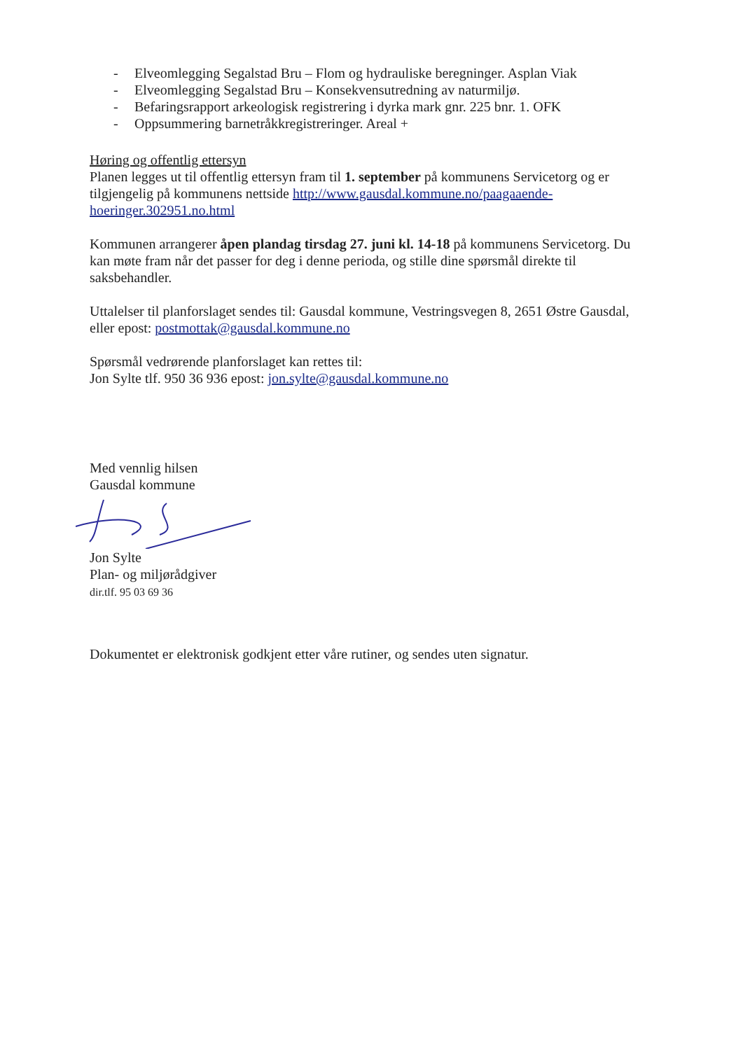- Elveomlegging Segalstad Bru – Flom og hydrauliske beregninger. Asplan Viak
- Elveomlegging Segalstad Bru – Konsekvensutredning av naturmiljø.
- Befaringsrapport arkeologisk registrering i dyrka mark gnr. 225 bnr. 1. OFK
- Oppsummering barnetråkkregistreringer. Areal +
Høring og offentlig ettersyn
Planen legges ut til offentlig ettersyn fram til 1. september på kommunens Servicetorg og er tilgjengelig på kommunens nettside http://www.gausdal.kommune.no/paagaaende-hoeringer.302951.no.html
Kommunen arrangerer åpen plandag tirsdag 27. juni kl. 14-18 på kommunens Servicetorg. Du kan møte fram når det passer for deg i denne perioda, og stille dine spørsmål direkte til saksbehandler.
Uttalelser til planforslaget sendes til: Gausdal kommune, Vestringsvegen 8, 2651 Østre Gausdal, eller epost: postmottak@gausdal.kommune.no
Spørsmål vedrørende planforslaget kan rettes til:
Jon Sylte tlf. 950 36 936 epost: jon.sylte@gausdal.kommune.no
Med vennlig hilsen
Gausdal kommune
Jon Sylte
Plan- og miljørådgiver
dir.tlf. 95 03 69 36
Dokumentet er elektronisk godkjent etter våre rutiner, og sendes uten signatur.